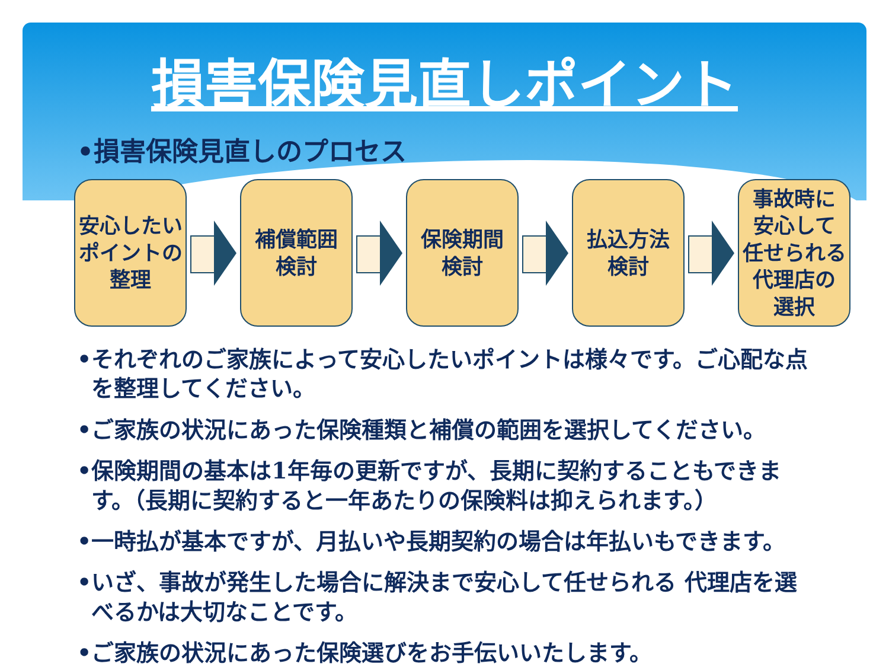損害保険見直しポイント
•損害保険見直しのプロセス
安心したい
ポイントの
整理
補償範囲
検討
保険期間
検討
払込方法
検討
事故時に
安心して
任せられる
代理店の
選択
•それぞれのご家族によって安心したいポイントは様々です。ご心配な点を整理してください。
•ご家族の状況にあった保険種類と補償の範囲を選択してください。
•保険期間の基本は1年毎の更新ですが、長期に契約することもできます。（長期に契約すると一年あたりの保険料は抑えられます。）
•一時払が基本ですが、月払いや長期契約の場合は年払いもできます。
•いざ、事故が発生した場合に解決まで安心して任せられる 代理店を選べるかは大切なことです。
•ご家族の状況にあった保険選びをお手伝いいたします。